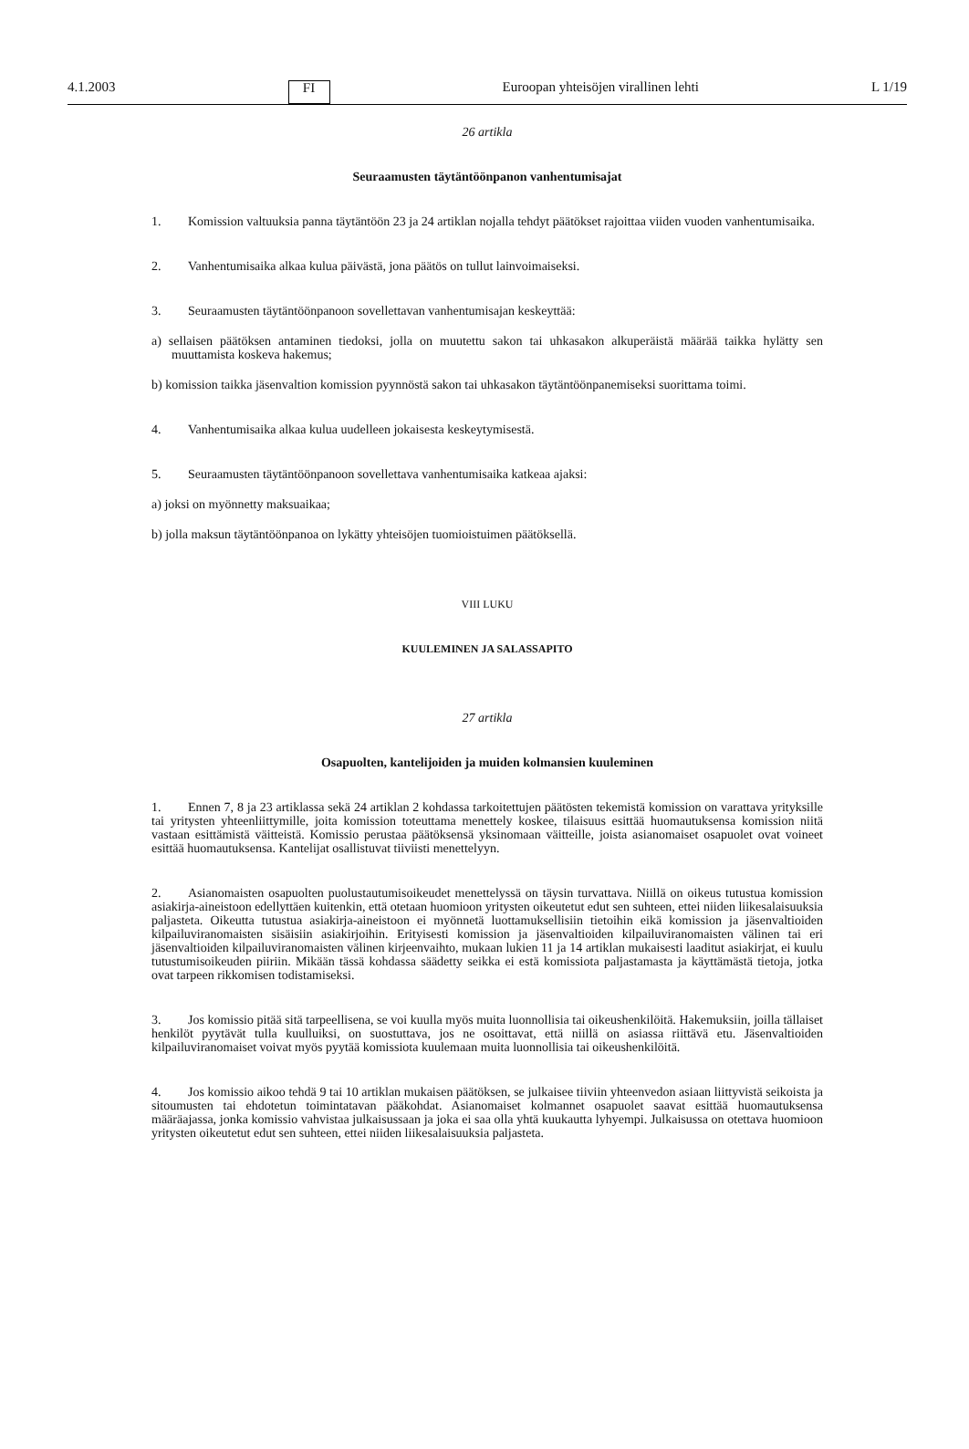4.1.2003 FI Euroopan yhteisöjen virallinen lehti L 1/19
26 artikla
Seuraamusten täytäntöönpanon vanhentumisajat
1. Komission valtuuksia panna täytäntöön 23 ja 24 artiklan nojalla tehdyt päätökset rajoittaa viiden vuoden vanhentumisaika.
2. Vanhentumisaika alkaa kulua päivästä, jona päätös on tullut lainvoimaiseksi.
3. Seuraamusten täytäntöönpanoon sovellettavan vanhentumisajan keskeyttää:
a) sellaisen päätöksen antaminen tiedoksi, jolla on muutettu sakon tai uhkasakon alkuperäistä määrää taikka hylätty sen muuttamista koskeva hakemus;
b) komission taikka jäsenvaltion komission pyynnöstä sakon tai uhkasakon täytäntöönpanemiseksi suorittama toimi.
4. Vanhentumisaika alkaa kulua uudelleen jokaisesta keskeytymisestä.
5. Seuraamusten täytäntöönpanoon sovellettava vanhentumisaika katkeaa ajaksi:
a) joksi on myönnetty maksuaikaa;
b) jolla maksun täytäntöönpanoa on lykätty yhteisöjen tuomioistuimen päätöksellä.
VIII LUKU
KUULEMINEN JA SALASSAPITO
27 artikla
Osapuolten, kantelijoiden ja muiden kolmansien kuuleminen
1. Ennen 7, 8 ja 23 artiklassa sekä 24 artiklan 2 kohdassa tarkoitettujen päätösten tekemistä komission on varattava yrityksille tai yritysten yhteenliittymille, joita komission toteuttama menettely koskee, tilaisuus esittää huomautuksensa komission niitä vastaan esittämistä väitteistä. Komissio perustaa päätöksensä yksinomaan väitteille, joista asianomaiset osapuolet ovat voineet esittää huomautuksensa. Kantelijat osallistuvat tiiviisti menettelyyn.
2. Asianomaisten osapuolten puolustautumisoikeudet menettelyssä on täysin turvattava. Niillä on oikeus tutustua komission asiakirja-aineistoon edellyttäen kuitenkin, että otetaan huomioon yritysten oikeutetut edut sen suhteen, ettei niiden liikesalaisuuksia paljasteta. Oikeutta tutustua asiakirja-aineistoon ei myönnetä luottamuksellisiin tietoihin eikä komission ja jäsenvaltioiden kilpailuviranomaisten sisäisiin asiakirjoihin. Erityisesti komission ja jäsenvaltioiden kilpailuviranomaisten välinen tai eri jäsenvaltioiden kilpailuviranomaisten välinen kirjeenvaihto, mukaan lukien 11 ja 14 artiklan mukaisesti laaditut asiakirjat, ei kuulu tutustumisoikeuden piiriin. Mikään tässä kohdassa säädetty seikka ei estä komissiota paljastamasta ja käyttämästä tietoja, jotka ovat tarpeen rikkomisen todistamiseksi.
3. Jos komissio pitää sitä tarpeellisena, se voi kuulla myös muita luonnollisia tai oikeushenkilöitä. Hakemuksiin, joilla tällaiset henkilöt pyytävät tulla kuulluiksi, on suostuttava, jos ne osoittavat, että niillä on asiassa riittävä etu. Jäsenvaltioiden kilpailuviranomaiset voivat myös pyytää komissiota kuulemaan muita luonnollisia tai oikeushenkilöitä.
4. Jos komissio aikoo tehdä 9 tai 10 artiklan mukaisen päätöksen, se julkaisee tiiviin yhteenvedon asiaan liittyvistä seikoista ja sitoumusten tai ehdotetun toimintatavan pääkohdat. Asianomaiset kolmannet osapuolet saavat esittää huomautuksensa määräajassa, jonka komissio vahvistaa julkaisussaan ja joka ei saa olla yhtä kuukautta lyhyempi. Julkaisussa on otettava huomioon yritysten oikeutetut edut sen suhteen, ettei niiden liikesalaisuuksia paljasteta.